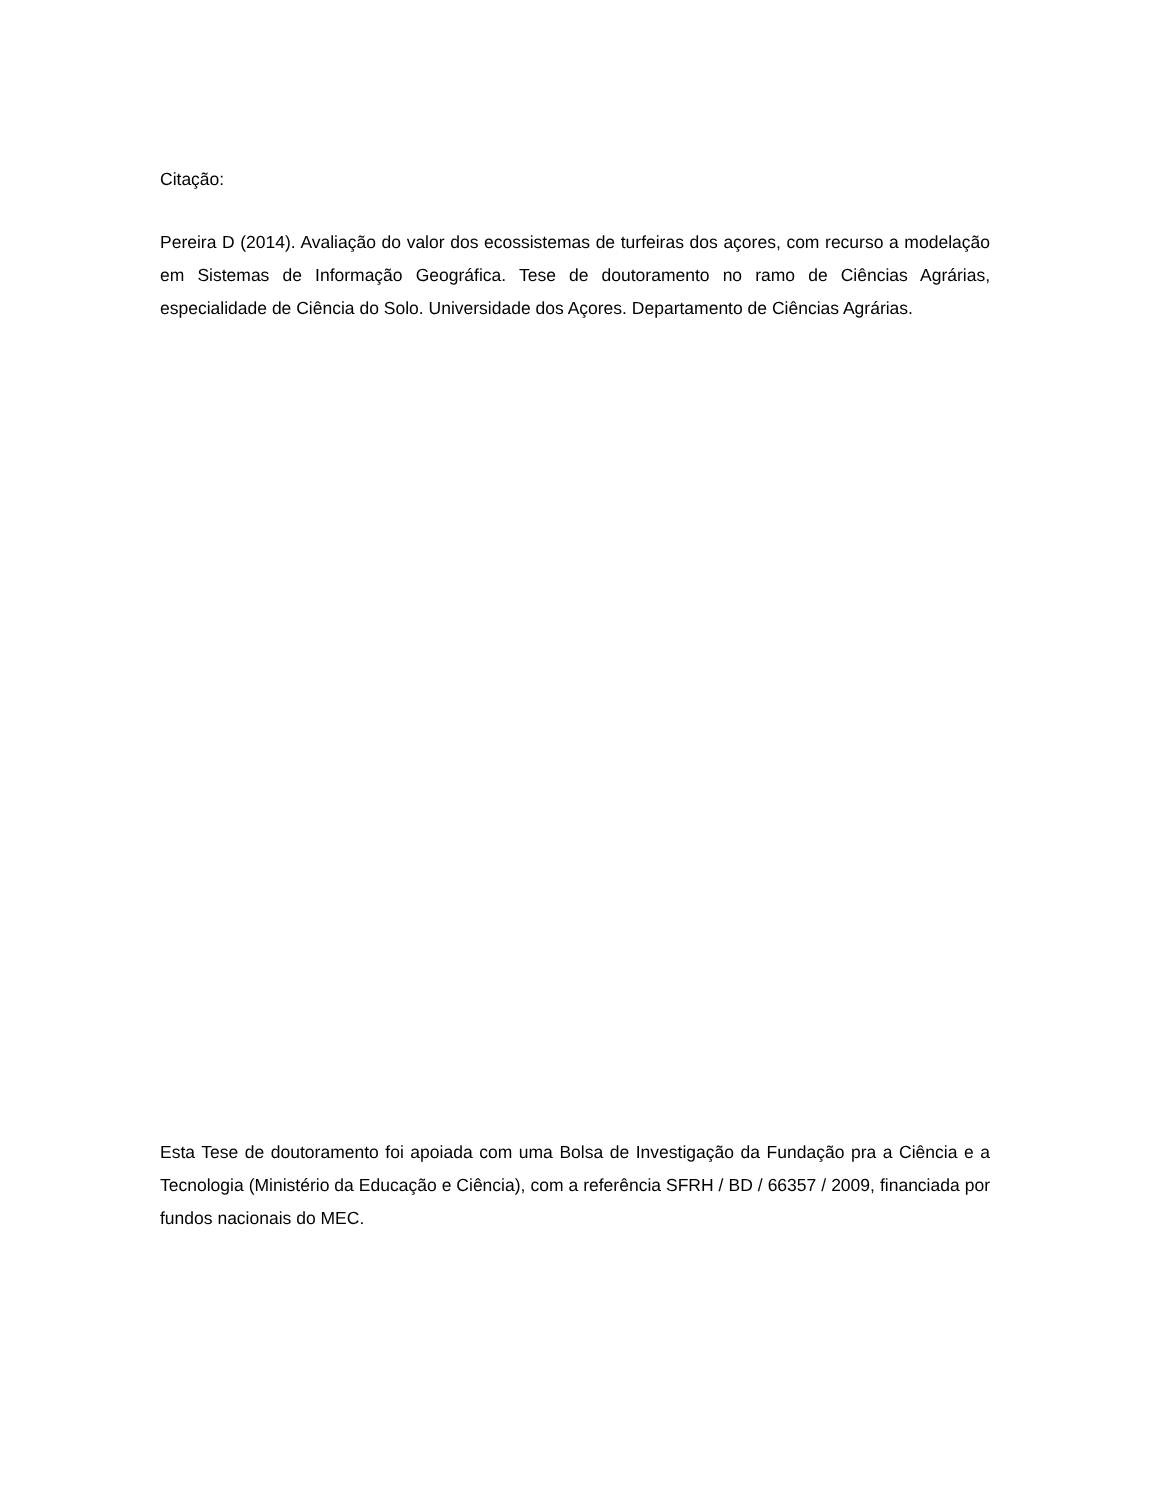Citação:
Pereira D (2014). Avaliação do valor dos ecossistemas de turfeiras dos açores, com recurso a modelação em Sistemas de Informação Geográfica. Tese de doutoramento no ramo de Ciências Agrárias, especialidade de Ciência do Solo. Universidade dos Açores. Departamento de Ciências Agrárias.
Esta Tese de doutoramento foi apoiada com uma Bolsa de Investigação da Fundação pra a Ciência e a Tecnologia (Ministério da Educação e Ciência), com a referência SFRH / BD / 66357 / 2009, financiada por fundos nacionais do MEC.